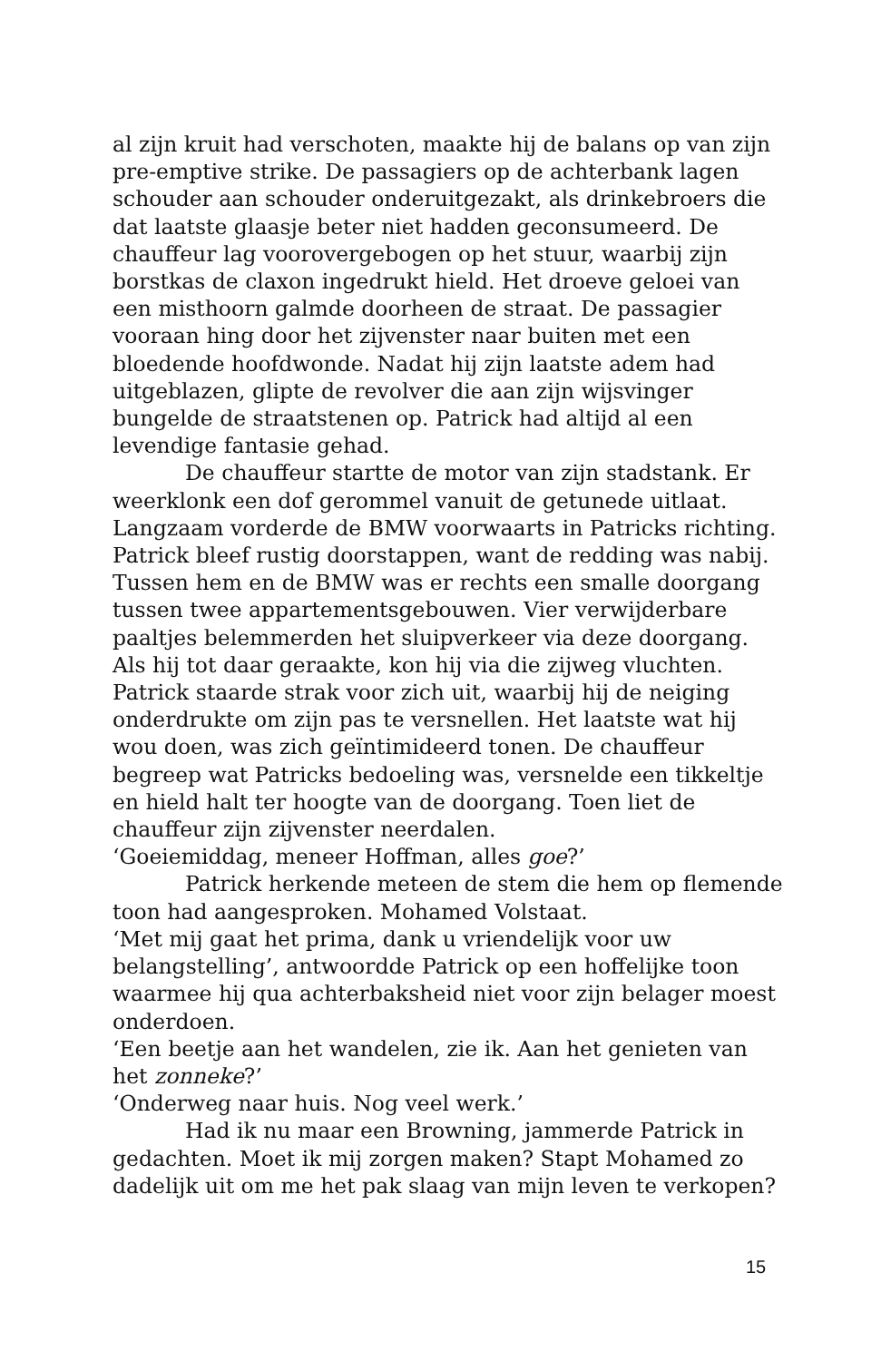al zijn kruit had verschoten, maakte hij de balans op van zijn pre-emptive strike. De passagiers op de achterbank lagen schouder aan schouder onderuitgezakt, als drinkebroers die dat laatste glaasje beter niet hadden geconsumeerd. De chauffeur lag voorovergebogen op het stuur, waarbij zijn borstkas de claxon ingedrukt hield. Het droeve geloei van een misthoorn galmde doorheen de straat. De passagier vooraan hing door het zijvenster naar buiten met een bloedende hoofdwonde. Nadat hij zijn laatste adem had uitgeblazen, glipte de revolver die aan zijn wijsvinger bungelde de straatstenen op. Patrick had altijd al een levendige fantasie gehad.
De chauffeur startte de motor van zijn stadstank. Er weerklonk een dof gerommel vanuit de getunede uitlaat. Langzaam vorderde de BMW voorwaarts in Patricks richting. Patrick bleef rustig doorstappen, want de redding was nabij. Tussen hem en de BMW was er rechts een smalle doorgang tussen twee appartementsgebouwen. Vier verwijderbare paaltjes belemmerden het sluipverkeer via deze doorgang. Als hij tot daar geraakte, kon hij via die zijweg vluchten. Patrick staarde strak voor zich uit, waarbij hij de neiging onderdrukte om zijn pas te versnellen. Het laatste wat hij wou doen, was zich geïntimideerd tonen. De chauffeur begreep wat Patricks bedoeling was, versnelde een tikkeltje en hield halt ter hoogte van de doorgang. Toen liet de chauffeur zijn zijvenster neerdalen.
‘Goeiemiddag, meneer Hoffman, alles goe?’
Patrick herkende meteen de stem die hem op flemende toon had aangesproken. Mohamed Volstaat.
‘Met mij gaat het prima, dank u vriendelijk voor uw belangstelling’, antwoordde Patrick op een hoffelijke toon waarmee hij qua achterbaksheid niet voor zijn belager moest onderdoen.
‘Een beetje aan het wandelen, zie ik. Aan het genieten van het zonneke?’
‘Onderweg naar huis. Nog veel werk.’
Had ik nu maar een Browning, jammerde Patrick in gedachten. Moet ik mij zorgen maken? Stapt Mohamed zo dadelijk uit om me het pak slaag van mijn leven te verkopen?
15